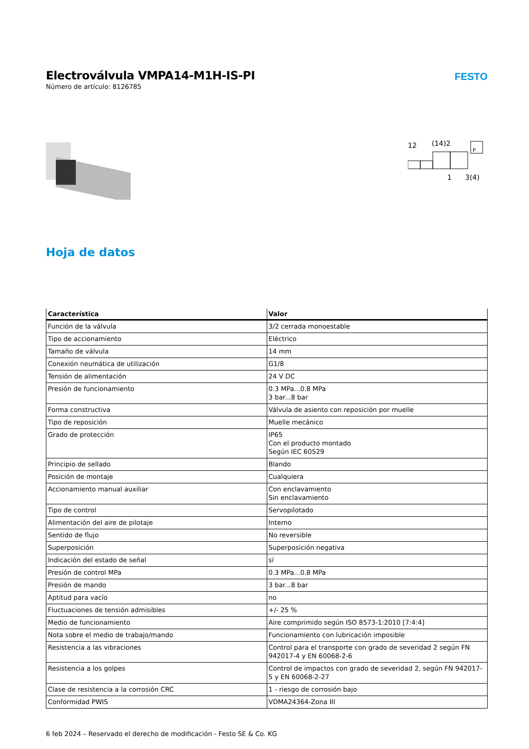Electroválvula VMPA14-M1H-IS-PI
Número de artículo: 8126785
FESTO
12
(14)2
P
1
3(4)
Hoja de datos
| Característica | Valor |
| --- | --- |
| Función de la válvula | 3/2 cerrada monoestable |
| Tipo de accionamiento | Eléctrico |
| Tamaño de válvula | 14 mm |
| Conexión neumática de utilización | G1/8 |
| Tensión de alimentación | 24 V DC |
| Presión de funcionamiento | 0.3 MPa...0.8 MPa 3 bar...8 bar |
| Forma constructiva | Válvula de asiento con reposición por muelle |
| Tipo de reposición | Muelle mecánico |
| Grado de protección | IP65 Con el producto montado Según IEC 60529 |
| Principio de sellado | Blando |
| Posición de montaje | Cualquiera |
| Accionamiento manual auxiliar | Con enclavamiento Sin enclavamiento |
| Tipo de control | Servopilotado |
| Alimentación del aire de pilotaje | Interno |
| Sentido de flujo | No reversible |
| Superposición | Superposición negativa |
| Indicación del estado de señal | sí |
| Presión de control MPa | 0.3 MPa...0.8 MPa |
| Presión de mando | 3 bar...8 bar |
| Aptitud para vacío | no |
| Fluctuaciones de tensión admisibles | +/- 25 % |
| Medio de funcionamiento | Aire comprimido según ISO 8573-1:2010 [7:4:4] |
| Nota sobre el medio de trabajo/mando | Funcionamiento con lubricación imposible |
| Resistencia a las vibraciones | Control para el transporte con grado de severidad 2 según FN 942017-4 y EN 60068-2-6 |
| Resistencia a los golpes | Control de impactos con grado de severidad 2, según FN 942017-5 y EN 60068-2-27 |
| Clase de resistencia a la corrosión CRC | 1 - riesgo de corrosión bajo |
| Conformidad PWIS | VDMA24364-Zona III |
6 feb 2024 – Reservado el derecho de modificación - Festo SE & Co. KG